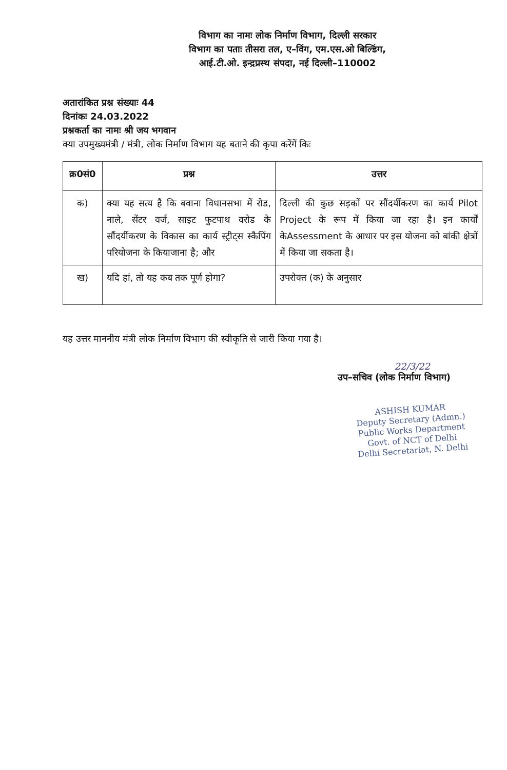विभाग का नामः लोक निर्माण विभाग, दिल्ली सरकार
विभाग का पताः तीसरा तल, ए–विंग, एम.एस.ओ बिल्डिंग,
आई.टी.ओ. इन्द्रप्रस्थ संपदा, नई दिल्ली–110002
अतारांकित प्रश्न संख्याः 44
दिनांकः 24.03.2022
प्रश्नकर्ता का नामः श्री जय भगवान
क्या उपमुख्यमंत्री / मंत्री, लोक निर्माण विभाग यह बताने की कृपा करेंगें किः
| क्र0सं0 | प्रश्न | उत्तर |
| --- | --- | --- |
| क) | क्या यह सत्य है कि बवाना विधानसभा में रोड, नाले, सेंटर वर्ज, साइट फुटपाथ वरोड के सौंदर्यीकरण के विकास का कार्य स्ट्रीट्स स्कैपिंग परियोजना के कियाजाना है; और | दिल्ली की कुछ सड़कों पर सौंदर्यीकरण का कार्य Pilot Project के रूप में किया जा रहा है। इन कार्यों केAssessment के आधार पर इस योजना को बांकी क्षेत्रों में किया जा सकता है। |
| ख) | यदि हां, तो यह कब तक पूर्ण होगा? | उपरोक्त (क) के अनुसार |
यह उत्तर माननीय मंत्री लोक निर्माण विभाग की स्वीकृति से जारी किया गया है।
22/3/22
उप–सचिव (लोक निर्माण विभाग)
ASHISH KUMAR
Deputy Secretary (Admn.)
Public Works Department
Govt. of NCT of Delhi
Delhi Secretariat, N. Delhi